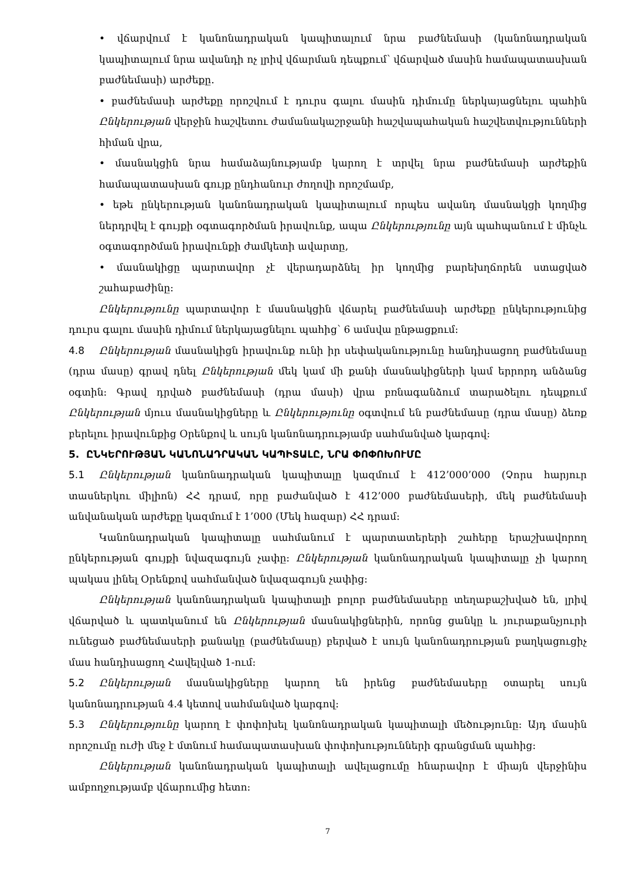• վճարվում է կանոնադրական կապիտալում նրա բաժնեմասի (կանոնադրական կապիտալում նրա ավանդի ոչ լրիվ վճարման դեպքում՝ վճարված մասին համապատասխան բաժնեմասի) արժեքը.
• բաժնեմասի արժեքը որոշվում է դուրս գալու մասին դիմումը ներկայացնելու պահին Ընկերության վերջին հաշվետու ժամանակաշրջանի հաշվապահական հաշվետվությունների հիման վրա,
• մասնակցին նրա համաձայնությամբ կարող է տրվել նրա բաժնեմասի արժեքին համապատասխան գույք ընդհանուր ժողովի որոշմամբ,
• եթե ընկերության կանոնադրական կապիտալում որպես ավանդ մասնակցի կողմից ներդրվել է գույքի օգտագործման իրավունք, ապա Ընկերությունը այն պահպանում է մինչև օգտագործման իրավունքի ժամկետի ավարտը,
• մասնակիցը պարտավոր չէ վերադարձնել իր կողմից բարեխղճորեն ստացված շահաբաժինը:
Ընկերությունը պարտավոր է մասնակցին վճարել բաժնեմասի արժեքը ընկերությունից դուրս գալու մասին դիմում ներկայացնելու պահից՝ 6 ամսվա ընթացքում:
4.8 Ընկերության մասնակիցն իրավունք ունի իր սեփականությունը հանդիսացող բաժնեմասը (դրա մասը) գրավ դնել Ընկերության մեկ կամ մի քանի մասնակիցների կամ երրորդ անձանց օգտին: Գրավ դրված բաժնեմասի (դրա մասի) վրա բռնագանձում տարածելու դեպքում Ընկերության մյուս մասնակիցները և Ընկերությունը օգտվում են բաժնեմասը (դրա մասը) ձեռք բերելու իրավունքից Օրենքով և սույն կանոնադրությամբ սահմանված կարգով:
5. ԸՆԿԵՐՈՒԹՅԱՆ ԿԱՆՈՆԱԴՐԱԿԱՆ ԿԱՊԻՏԱԼԸ, ՆՐԱ ՓՈՓՈԽՈՒՄԸ
5.1 Ընկերության կանոնադրական կապիտալը կազմում է 412’000’000 (Չորս հարյուր տասներկու միլիոն) ՀՀ դրամ, որը բաժանված է 412’000 բաժնեմասերի, մեկ բաժնեմասի անվանական արժեքը կազմում է 1’000 (Մեկ հազար) ՀՀ դրամ:
Կանոնադրական կապիտալը սահմանում է պարտատերերի շահերը երաշխավորող ընկերության գույքի նվազագույն չափը: Ընկերության կանոնադրական կապիտալը չի կարող պակաս լինել Օրենքով սահմանված նվազագույն չափից:
Ընկերության կանոնադրական կապիտալի բոլոր բաժնեմասերը տեղաբաշխված են, լրիվ վճարված և պատկանում են Ընկերության մասնակիցներին, որոնց ցանկը և յուրաքանչյուրի ունեցած բաժնեմասերի քանակը (բաժնեմասը) բերված է սույն կանոնադրության բաղկացուցիչ մաս հանդիսացող Հավելված 1-ում:
5.2 Ընկերության մասնակիցները կարող են իրենց բաժնեմասերը օտարել սույն կանոնադրության 4.4 կետով սահմանված կարգով:
5.3 Ընկերությունը կարող է փոփոխել կանոնադրական կապիտալի մեծությունը: Այդ մասին որոշումը ուժի մեջ է մտնում համապատասխան փոփոխությունների գրանցման պահից:
Ընկերության կանոնադրական կապիտալի ավելացումը հնարավոր է միայն վերջինիս ամբողջությամբ վճարումից հետո:
7